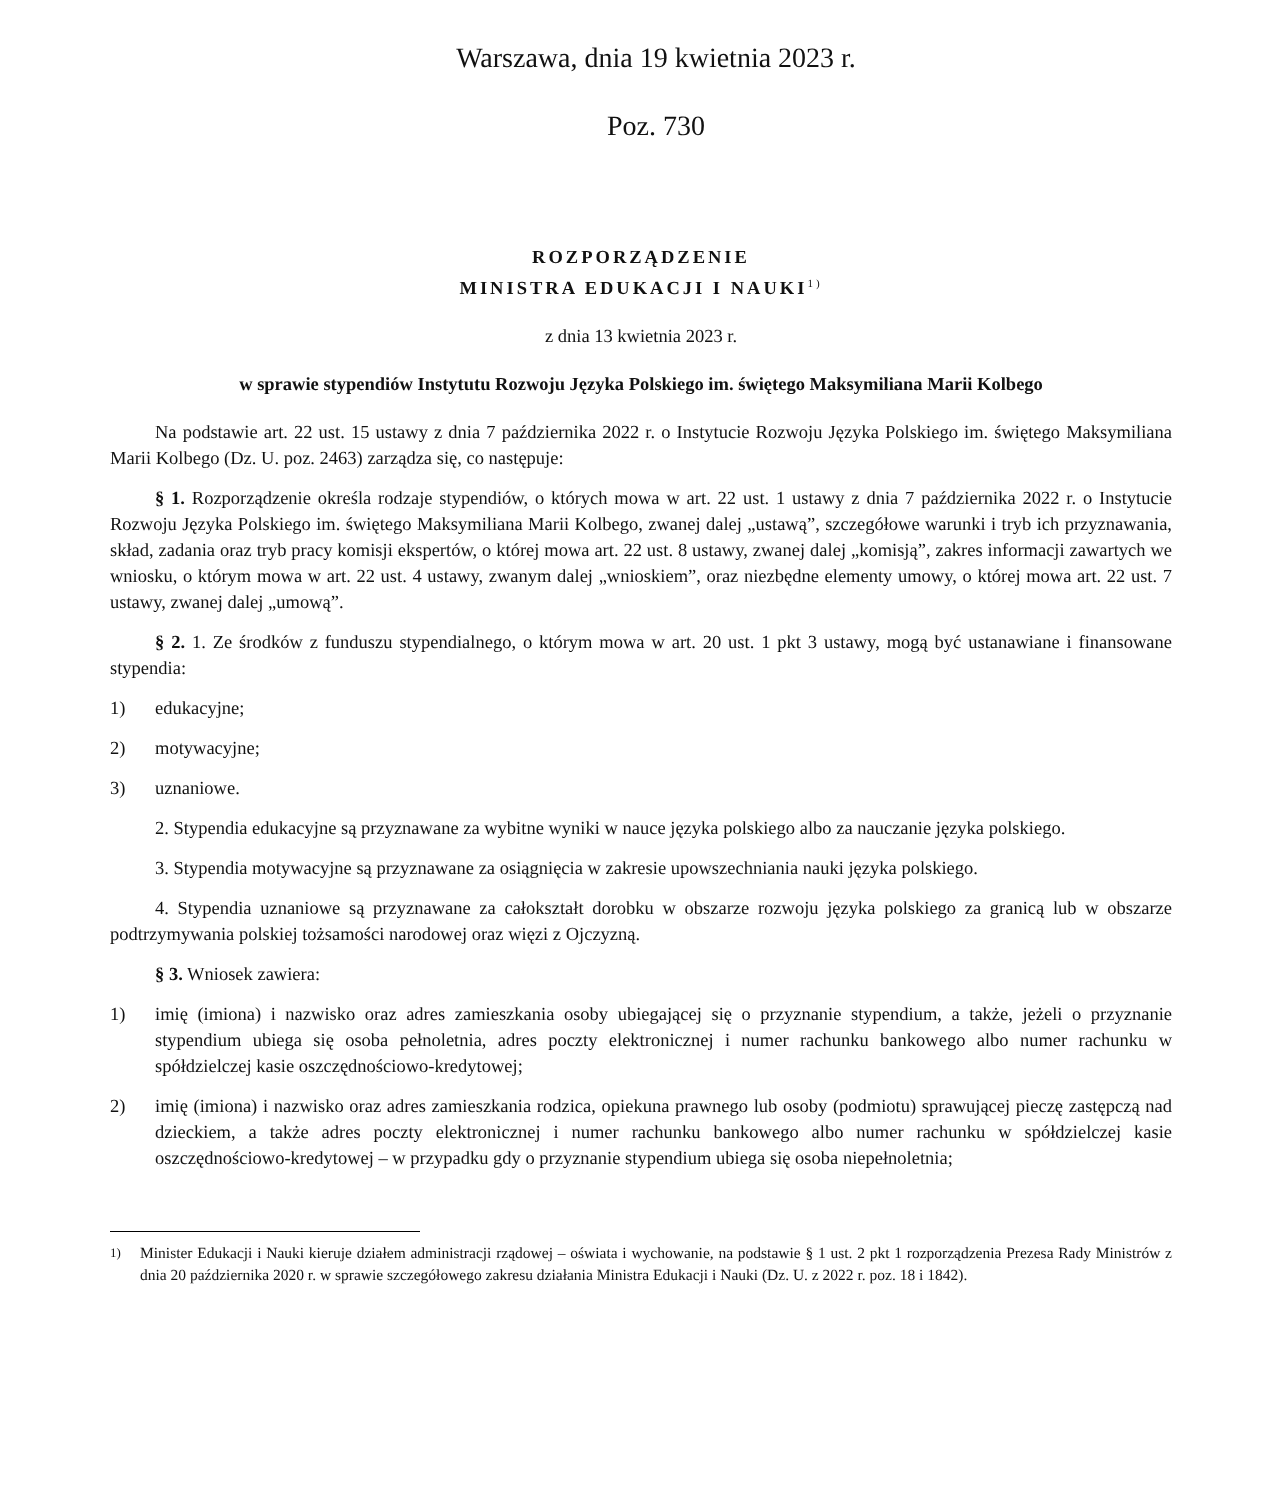Warszawa, dnia 19 kwietnia 2023 r.
Poz. 730
ROZPORZĄDZENIE
MINISTRA EDUKACJI I NAUKI<sup>1)</sup>
z dnia 13 kwietnia 2023 r.
w sprawie stypendiów Instytutu Rozwoju Języka Polskiego im. świętego Maksymiliana Marii Kolbego
Na podstawie art. 22 ust. 15 ustawy z dnia 7 października 2022 r. o Instytucie Rozwoju Języka Polskiego im. świętego Maksymiliana Marii Kolbego (Dz. U. poz. 2463) zarządza się, co następuje:
§ 1. Rozporządzenie określa rodzaje stypendiów, o których mowa w art. 22 ust. 1 ustawy z dnia 7 października 2022 r. o Instytucie Rozwoju Języka Polskiego im. świętego Maksymiliana Marii Kolbego, zwanej dalej „ustawą”, szczegółowe warunki i tryb ich przyznawania, skład, zadania oraz tryb pracy komisji ekspertów, o której mowa art. 22 ust. 8 ustawy, zwanej dalej „komisją”, zakres informacji zawartych we wniosku, o którym mowa w art. 22 ust. 4 ustawy, zwanym dalej „wnioskiem”, oraz niezbędne elementy umowy, o której mowa art. 22 ust. 7 ustawy, zwanej dalej „umową”.
§ 2. 1. Ze środków z funduszu stypendialnego, o którym mowa w art. 20 ust. 1 pkt 3 ustawy, mogą być ustanawiane i finansowane stypendia:
1) edukacyjne;
2) motywacyjne;
3) uznaniowe.
2. Stypendia edukacyjne są przyznawane za wybitne wyniki w nauce języka polskiego albo za nauczanie języka polskiego.
3. Stypendia motywacyjne są przyznawane za osiągnięcia w zakresie upowszechniania nauki języka polskiego.
4. Stypendia uznaniowe są przyznawane za całokształt dorobku w obszarze rozwoju języka polskiego za granicą lub w obszarze podtrzymywania polskiej tożsamości narodowej oraz więzi z Ojczyzną.
§ 3. Wniosek zawiera:
1) imię (imiona) i nazwisko oraz adres zamieszkania osoby ubiegającej się o przyznanie stypendium, a także, jeżeli o przyznanie stypendium ubiega się osoba pełnoletnia, adres poczty elektronicznej i numer rachunku bankowego albo numer rachunku w spółdzielczej kasie oszczędnościowo-kredytowej;
2) imię (imiona) i nazwisko oraz adres zamieszkania rodzica, opiekuna prawnego lub osoby (podmiotu) sprawującej pieczę zastępczą nad dzieckiem, a także adres poczty elektronicznej i numer rachunku bankowego albo numer rachunku w spółdzielczej kasie oszczędnościowo-kredytowej – w przypadku gdy o przyznanie stypendium ubiega się osoba niepełnoletnia;
<sup>1)</sup> Minister Edukacji i Nauki kieruje działem administracji rządowej – oświata i wychowanie, na podstawie § 1 ust. 2 pkt 1 rozporządzenia Prezesa Rady Ministrów z dnia 20 października 2020 r. w sprawie szczegółowego zakresu działania Ministra Edukacji i Nauki (Dz. U. z 2022 r. poz. 18 i 1842).